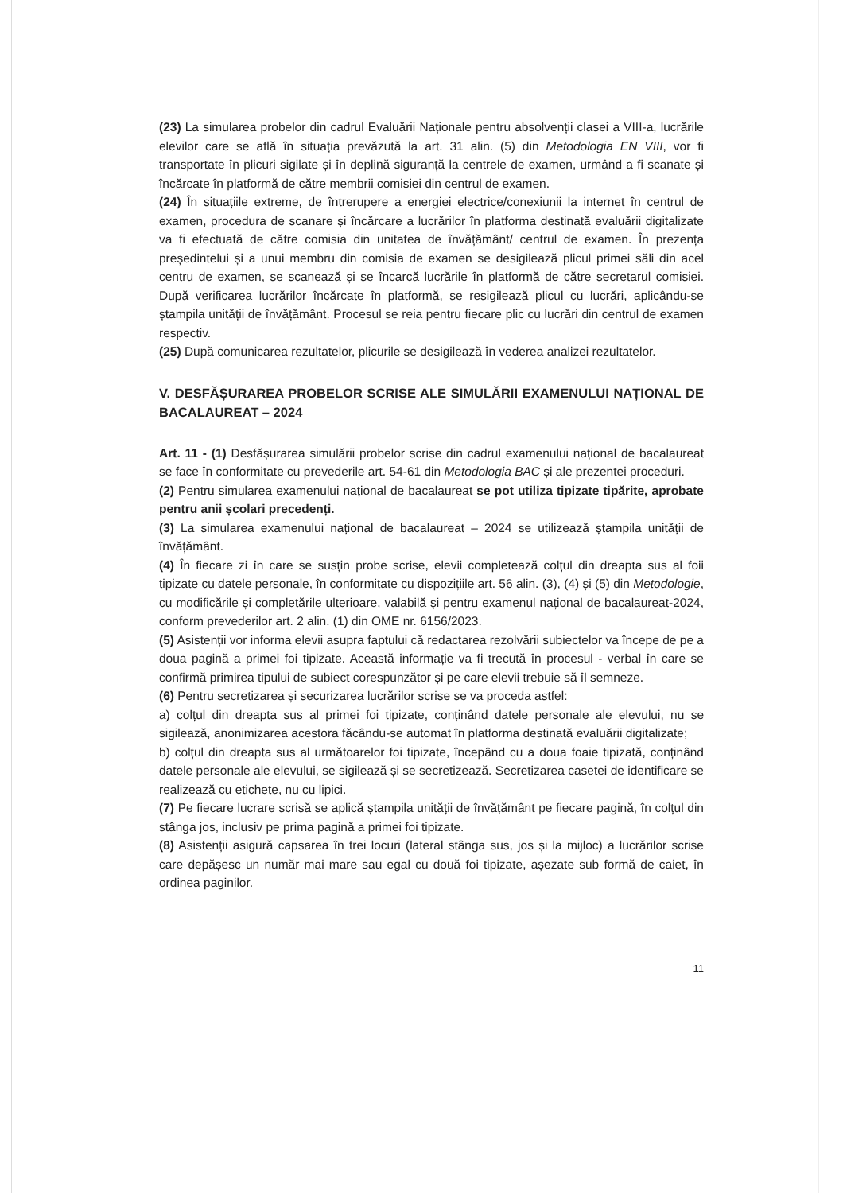(23) La simularea probelor din cadrul Evaluării Naționale pentru absolvenții clasei a VIII-a, lucrările elevilor care se află în situația prevăzută la art. 31 alin. (5) din Metodologia EN VIII, vor fi transportate în plicuri sigilate și în deplină siguranță la centrele de examen, urmând a fi scanate și încărcate în platformă de către membrii comisiei din centrul de examen.
(24) În situațiile extreme, de întrerupere a energiei electrice/conexiunii la internet în centrul de examen, procedura de scanare și încărcare a lucrărilor în platforma destinată evaluării digitalizate va fi efectuată de către comisia din unitatea de învățământ/ centrul de examen. În prezența președintelui și a unui membru din comisia de examen se desigilează plicul primei săli din acel centru de examen, se scanează și se încarcă lucrările în platformă de către secretarul comisiei. După verificarea lucrărilor încărcate în platformă, se resigilează plicul cu lucrări, aplicându-se ștampila unității de învățământ. Procesul se reia pentru fiecare plic cu lucrări din centrul de examen respectiv.
(25) După comunicarea rezultatelor, plicurile se desigilează în vederea analizei rezultatelor.
V. DESFĂȘURAREA PROBELOR SCRISE ALE SIMULĂRII EXAMENULUI NAȚIONAL DE BACALAUREAT – 2024
Art. 11 - (1) Desfășurarea simulării probelor scrise din cadrul examenului național de bacalaureat se face în conformitate cu prevederile art. 54-61 din Metodologia BAC și ale prezentei proceduri.
(2) Pentru simularea examenului național de bacalaureat se pot utiliza tipizate tipărite, aprobate pentru anii școlari precedenți.
(3) La simularea examenului național de bacalaureat – 2024 se utilizează ștampila unității de învățământ.
(4) În fiecare zi în care se susțin probe scrise, elevii completează colțul din dreapta sus al foii tipizate cu datele personale, în conformitate cu dispozițiile art. 56 alin. (3), (4) și (5) din Metodologie, cu modificările și completările ulterioare, valabilă și pentru examenul național de bacalaureat-2024, conform prevederilor art. 2 alin. (1) din OME nr. 6156/2023.
(5) Asistenții vor informa elevii asupra faptului că redactarea rezolvării subiectelor va începe de pe a doua pagină a primei foi tipizate. Această informație va fi trecută în procesul - verbal în care se confirmă primirea tipului de subiect corespunzător și pe care elevii trebuie să îl semneze.
(6) Pentru secretizarea și securizarea lucrărilor scrise se va proceda astfel:
a) colțul din dreapta sus al primei foi tipizate, conținând datele personale ale elevului, nu se sigilează, anonimizarea acestora făcându-se automat în platforma destinată evaluării digitalizate;
b) colțul din dreapta sus al următoarelor foi tipizate, începând cu a doua foaie tipizată, conținând datele personale ale elevului, se sigilează și se secretizează. Secretizarea casetei de identificare se realizează cu etichete, nu cu lipici.
(7) Pe fiecare lucrare scrisă se aplică ștampila unității de învățământ pe fiecare pagină, în colțul din stânga jos, inclusiv pe prima pagină a primei foi tipizate.
(8) Asistenții asigură capsarea în trei locuri (lateral stânga sus, jos și la mijloc) a lucrărilor scrise care depășesc un număr mai mare sau egal cu două foi tipizate, așezate sub formă de caiet, în ordinea paginilor.
11